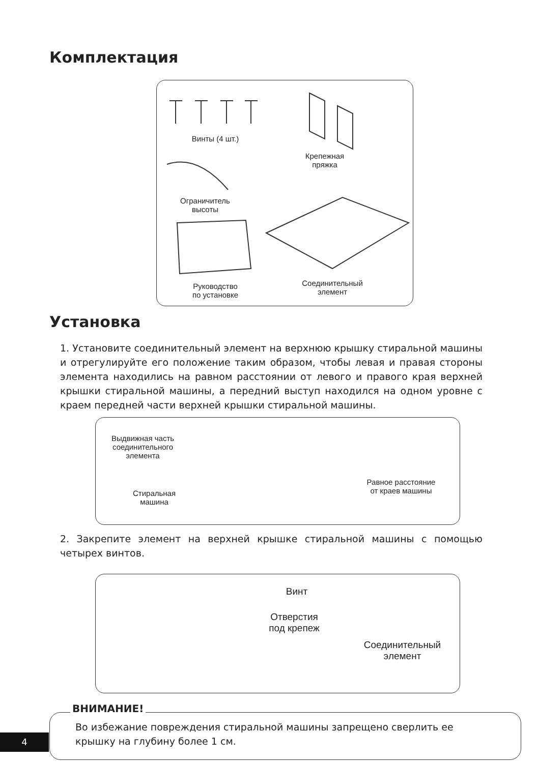Комплектация
Винты (4 шт.)
Крепежная
пряжка
Ограничитель
высоты
Руководство
по установке
Соединительный
элемент
Установка
1. Установите соединительный элемент на верхнюю крышку стиральной машины и отрегулируйте его положение таким образом, чтобы левая и правая стороны элемента находились на равном расстоянии от левого и правого края верхней крышки стиральной машины, а передний выступ находился на одном уровне с краем передней части верхней крышки стиральной машины.
Выдвижная часть
соединительного
элемента
Равное расстояние
от краев машины
Стиральная
машина
2. Закрепите элемент на верхней крышке стиральной машины с помощью четырех винтов.
Винт
Отверстия
под крепеж
Соединительный
элемент
ВНИМАНИЕ!
Во избежание повреждения стиральной машины запрещено сверлить ее
крышку на глубину более 1 см.
4